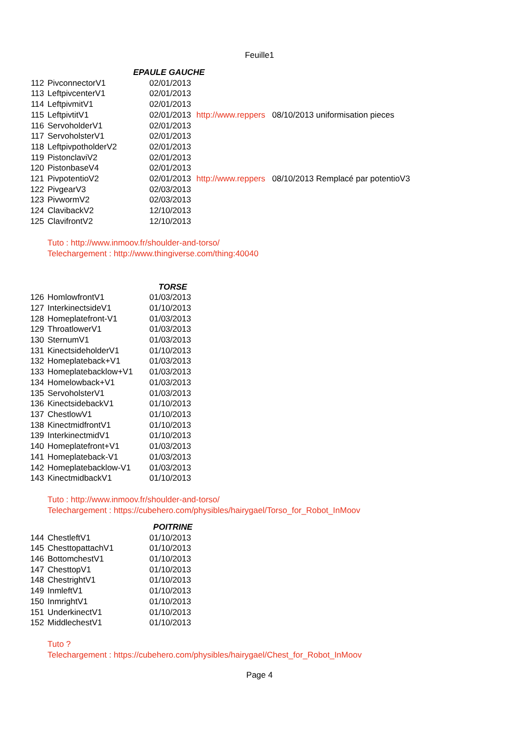Feuille1
| | EPAULE GAUCHE | | |
| 112 | PivconnectorV1 | 02/01/2013 | |
| 113 | LeftpivcenterV1 | 02/01/2013 | |
| 114 | LeftpivmitV1 | 02/01/2013 | |
| 115 | LeftpivtitV1 | 02/01/2013 | http://www.reppers 08/10/2013 uniformisation pieces |
| 116 | ServoholderV1 | 02/01/2013 | |
| 117 | ServoholsterV1 | 02/01/2013 | |
| 118 | LeftpivpotholderV2 | 02/01/2013 | |
| 119 | PistonclaviV2 | 02/01/2013 | |
| 120 | PistonbaseV4 | 02/01/2013 | |
| 121 | PivpotentioV2 | 02/01/2013 | http://www.reppers 08/10/2013 Remplacé par potentioV3 |
| 122 | PivgearV3 | 02/03/2013 | |
| 123 | PivwormV2 | 02/03/2013 | |
| 124 | ClavibackV2 | 12/10/2013 | |
| 125 | ClavifrontV2 | 12/10/2013 | |
Tuto : http://www.inmoov.fr/shoulder-and-torso/
Telechargement : http://www.thingiverse.com/thing:40040
| | | TORSE |
| 126 | HomlowfrontV1 | 01/03/2013 |
| 127 | InterkinectsideV1 | 01/10/2013 |
| 128 | Homeplatefront-V1 | 01/03/2013 |
| 129 | ThroatlowerV1 | 01/03/2013 |
| 130 | SternumV1 | 01/03/2013 |
| 131 | KinectsideholderV1 | 01/10/2013 |
| 132 | Homeplateback+V1 | 01/03/2013 |
| 133 | Homeplatebacklow+V1 | 01/03/2013 |
| 134 | Homelowback+V1 | 01/03/2013 |
| 135 | ServoholsterV1 | 01/03/2013 |
| 136 | KinectsidebackV1 | 01/10/2013 |
| 137 | ChestlowV1 | 01/10/2013 |
| 138 | KinectmidfrontV1 | 01/10/2013 |
| 139 | InterkinectmidV1 | 01/10/2013 |
| 140 | Homeplatefront+V1 | 01/03/2013 |
| 141 | Homeplateback-V1 | 01/03/2013 |
| 142 | Homeplatebacklow-V1 | 01/03/2013 |
| 143 | KinectmidbackV1 | 01/10/2013 |
Tuto : http://www.inmoov.fr/shoulder-and-torso/
Telechargement : https://cubehero.com/physibles/hairygael/Torso_for_Robot_InMoov
| | | POITRINE |
| 144 | ChestleftV1 | 01/10/2013 |
| 145 | ChesttopattachV1 | 01/10/2013 |
| 146 | BottomchestV1 | 01/10/2013 |
| 147 | ChesttopV1 | 01/10/2013 |
| 148 | ChestrightV1 | 01/10/2013 |
| 149 | InmleftV1 | 01/10/2013 |
| 150 | InmrightV1 | 01/10/2013 |
| 151 | UnderkinectV1 | 01/10/2013 |
| 152 | MiddlechestV1 | 01/10/2013 |
Tuto ?
Telechargement : https://cubehero.com/physibles/hairygael/Chest_for_Robot_InMoov
Page 4